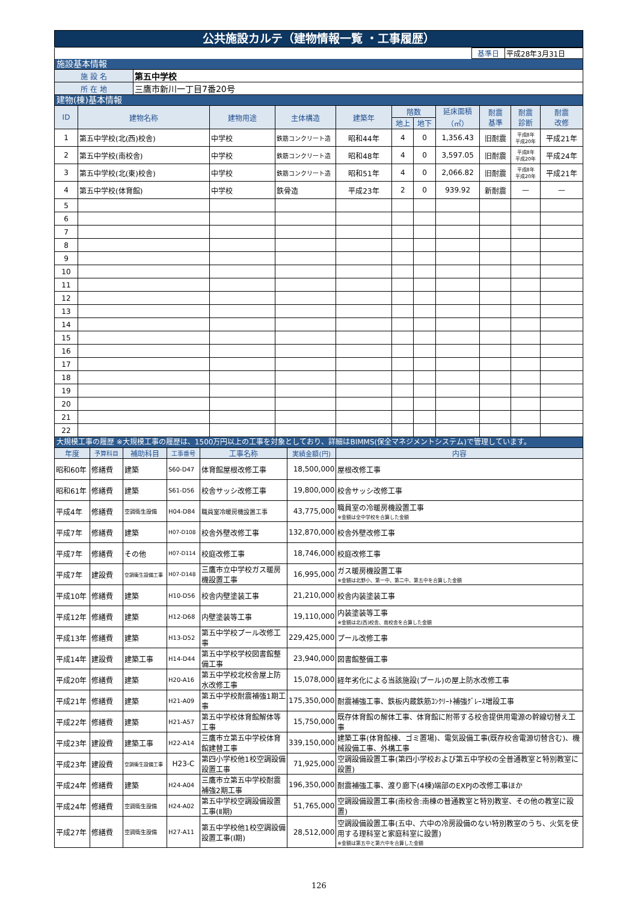公共施設カルテ（建物情報一覧 ・工事履歴）
| | 基準日 | 平成28年3月31日 |
施設基本情報
| 施 設 名 | 第五中学校 |
| 所 在 地 | 三鷹市新川一丁目7番20号 |
建物(棟)基本情報
| ID | 建物名称 | 建物用途 | 主体構造 | 建築年 | 階数 | | 延床面積 （㎡） | 耐震 基準 | 耐震 診断 | 耐震 改修 |
| --- | --- | --- | --- | --- | --- | --- | --- | --- | --- | --- |
| | | | | | 地上 | 地下 | | | | |
| 1 | 第五中学校(北(西)校舎) | 中学校 | 鉄筋コンクリート造 | 昭和44年 | 4 | 0 | 1,356.43 | 旧耐震 | 平成8年 平成20年 | 平成21年 |
| 2 | 第五中学校(南校舎) | 中学校 | 鉄筋コンクリート造 | 昭和48年 | 4 | 0 | 3,597.05 | 旧耐震 | 平成8年 平成20年 | 平成24年 |
| 3 | 第五中学校(北(東)校舎) | 中学校 | 鉄筋コンクリート造 | 昭和51年 | 4 | 0 | 2,066.82 | 旧耐震 | 平成8年 平成20年 | 平成21年 |
| 4 | 第五中学校(体育館) | 中学校 | 鉄骨造 | 平成23年 | 2 | 0 | 939.92 | 新耐震 | — | — |
| 5 | | | | | | | | | | |
| 6 | | | | | | | | | | |
| 7 | | | | | | | | | | |
| 8 | | | | | | | | | | |
| 9 | | | | | | | | | | |
| 10 | | | | | | | | | | |
| 11 | | | | | | | | | | |
| 12 | | | | | | | | | | |
| 13 | | | | | | | | | | |
| 14 | | | | | | | | | | |
| 15 | | | | | | | | | | |
| 16 | | | | | | | | | | |
| 17 | | | | | | | | | | |
| 18 | | | | | | | | | | |
| 19 | | | | | | | | | | |
| 20 | | | | | | | | | | |
| 21 | | | | | | | | | | |
| 22 | | | | | | | | | | |
大規模工事の履歴 ※大規模工事の履歴は、1500万円以上の工事を対象としており、詳細はBIMMS(保全マネジメントシステム)で管理しています。
| 年度 | 予算科目 | 補助科目 | 工事番号 | 工事名称 | 実績金額(円) | 内容 |
| --- | --- | --- | --- | --- | --- | --- |
| 昭和60年 | 修繕費 | 建築 | S60-D47 | 体育館屋根改修工事 | 18,500,000 | 屋根改修工事 |
| 昭和61年 | 修繕費 | 建築 | S61-D56 | 校舎サッシ改修工事 | 19,800,000 | 校舎サッシ改修工事 |
| 平成4年 | 修繕費 | 空調衛生設備 | H04-D84 | 職員室冷暖房機設置工事 | 43,775,000 | 職員室の冷暖房機設置工事 ※金額は全中学校を合算した金額 |
| 平成7年 | 修繕費 | 建築 | H07-D108 | 校舎外壁改修工事 | 132,870,000 | 校舎外壁改修工事 |
| 平成7年 | 修繕費 | その他 | H07-D114 | 校庭改修工事 | 18,746,000 | 校庭改修工事 |
| 平成7年 | 建設費 | 空調衛生設備工事 | H07-D148 | 三鷹市立中学校ガス暖房機設置工事 | 16,995,000 | ガス暖房機設置工事 ※金額は北野小、第一中、第二中、第五中を合算した金額 |
| 平成10年 | 修繕費 | 建築 | H10-D56 | 校舎内壁塗装工事 | 21,210,000 | 校舎内装塗装工事 |
| 平成12年 | 修繕費 | 建築 | H12-D68 | 内壁塗装等工事 | 19,110,000 | 内装塗装等工事 ※金額は北(西)校舎、南校舎を合算した金額 |
| 平成13年 | 修繕費 | 建築 | H13-D52 | 第五中学校プール改修工事 | 229,425,000 | プール改修工事 |
| 平成14年 | 建設費 | 建築工事 | H14-D44 | 第五中学校学校図書館整備工事 | 23,940,000 | 図書館整備工事 |
| 平成20年 | 修繕費 | 建築 | H20-A16 | 第五中学校北校舎屋上防水改修工事 | 15,078,000 | 経年劣化による当該施設(プール)の屋上防水改修工事 |
| 平成21年 | 修繕費 | 建築 | H21-A09 | 第五中学校耐震補強1期工事 | 175,350,000 | 耐震補強工事、鉄板内蔵鉄筋ｺﾝｸﾘｰﾄ補強ｸﾞﾚｰｽ増設工事 |
| 平成22年 | 修繕費 | 建築 | H21-A57 | 第五中学校体育館解体等工事 | 15,750,000 | 既存体育館の解体工事、体育館に附帯する校舎提供用電源の幹線切替え工事 |
| 平成23年 | 建設費 | 建築工事 | H22-A14 | 三鷹市立第五中学校体育館建替工事 | 339,150,000 | 建築工事(体育館棟、ゴミ置場)、電気設備工事(既存校舎電源切替含む)、機械設備工事、外構工事 |
| 平成23年 | 建設費 | 空調衛生設備工事 | H23-C | 第四小学校他1校空調設備設置工事 | 71,925,000 | 空調設備設置工事(第四小学校および第五中学校の全普通教室と特別教室に設置) |
| 平成24年 | 修繕費 | 建築 | H24-A04 | 三鷹市立第五中学校耐震補強2期工事 | 196,350,000 | 耐震補強工事、渡り廊下(4棟)端部のEXPJの改修工事ほか |
| 平成24年 | 修繕費 | 空調衛生設備 | H24-A02 | 第五中学校空調設備設置工事(Ⅱ期) | 51,765,000 | 空調設備設置工事(南校舎:南棟の普通教室と特別教室、その他の教室に設置) |
| 平成27年 | 修繕費 | 空調衛生設備 | H27-A11 | 第五中学校他1校空調設備設置工事(Ⅰ期) | 28,512,000 | 空調設備設置工事(五中、六中の冷房設備のない特別教室のうち、火気を使用する理科室と家庭科室に設置) ※金額は第五中と第六中を合算した金額 |
126